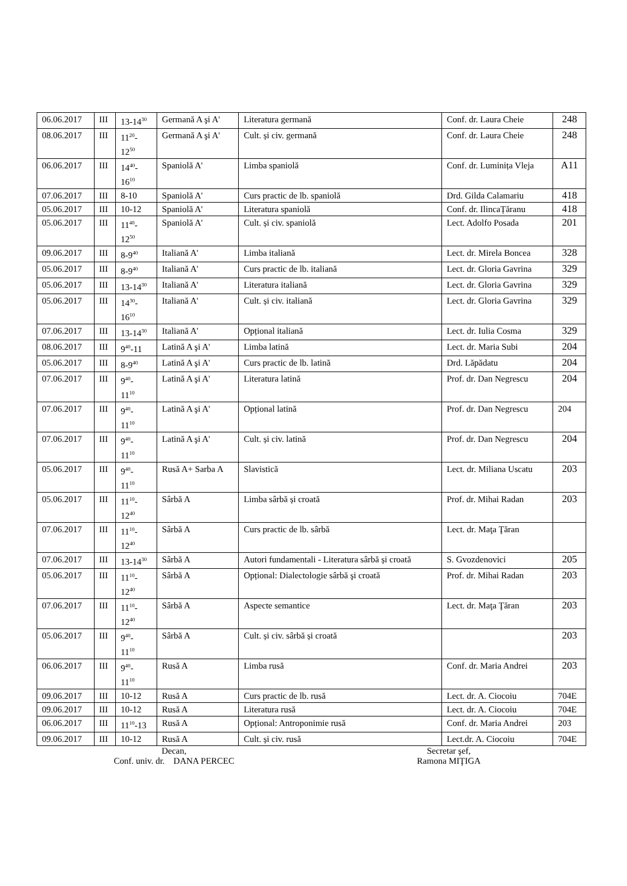| 06.06.2017 | III | 13-14<sup>30</sup> | Germană A şi A' | Literatura germană | Conf. dr. Laura Cheie | 248 |
| 08.06.2017 | III | 11<sup>20</sup>- 12<sup>50</sup> | Germană A şi A' | Cult. și civ. germană | Conf. dr. Laura Cheie | 248 |
| 06.06.2017 | III | 14<sup>40</sup>- 16<sup>10</sup> | Spaniolă A' | Limba spaniolă | Conf. dr. Luminița Vleja | A11 |
| 07.06.2017 | III | 8-10 | Spaniolă A' | Curs practic de lb. spaniolă | Drd. Gilda Calamariu | 418 |
| 05.06.2017 | III | 10-12 | Spaniolă A' | Literatura spaniolă | Conf. dr. IlincaȚăranu | 418 |
| 05.06.2017 | III | 11<sup>40</sup>- 12<sup>50</sup> | Spaniolă A' | Cult. și civ. spaniolă | Lect. Adolfo Posada | 201 |
| 09.06.2017 | III | 8-9<sup>40</sup> | Italiană A' | Limba italiană | Lect. dr. Mirela Boncea | 328 |
| 05.06.2017 | III | 8-9<sup>40</sup> | Italiană A' | Curs practic de lb. italiană | Lect. dr. Gloria Gavrina | 329 |
| 05.06.2017 | III | 13-14<sup>30</sup> | Italiană A' | Literatura italiană | Lect. dr. Gloria Gavrina | 329 |
| 05.06.2017 | III | 14<sup>30</sup>- 16<sup>10</sup> | Italiană A' | Cult. și civ. italiană | Lect. dr. Gloria Gavrina | 329 |
| 07.06.2017 | III | 13-14<sup>30</sup> | Italiană A' | Opțional italiană | Lect. dr. Iulia Cosma | 329 |
| 08.06.2017 | III | 9<sup>40</sup>-11 | Latină A şi A' | Limba latină | Lect. dr. Maria Subi | 204 |
| 05.06.2017 | III | 8-9<sup>40</sup> | Latină A şi A' | Curs practic de lb. latină | Drd. Lăpădatu | 204 |
| 07.06.2017 | III | 9<sup>40</sup>- 11<sup>10</sup> | Latină A şi A' | Literatura latină | Prof. dr. Dan Negrescu | 204 |
| 07.06.2017 | III | 9<sup>40</sup>- 11<sup>10</sup> | Latină A şi A' | Opțional latină | Prof. dr. Dan Negrescu | 204 |
| 07.06.2017 | III | 9<sup>40</sup>- 11<sup>10</sup> | Latină A şi A' | Cult. și civ. latină | Prof. dr. Dan Negrescu | 204 |
| 05.06.2017 | III | 9<sup>40</sup>- 11<sup>10</sup> | Rusă A+ Sarba A | Slavistică | Lect. dr. Miliana Uscatu | 203 |
| 05.06.2017 | III | 11<sup>10</sup>- 12<sup>40</sup> | Sârbă A | Limba sârbă și croată | Prof. dr. Mihai Radan | 203 |
| 07.06.2017 | III | 11<sup>10</sup>- 12<sup>40</sup> | Sârbă A | Curs practic de lb. sârbă | Lect. dr. Maţa Ţăran | |
| 07.06.2017 | III | 13-14<sup>30</sup> | Sârbă A | Autori fundamentali - Literatura sârbă și croată | S. Gvozdenovici | 205 |
| 05.06.2017 | III | 11<sup>10</sup>- 12<sup>40</sup> | Sârbă A | Opțional: Dialectologie sârbă şi croată | Prof. dr. Mihai Radan | 203 |
| 07.06.2017 | III | 11<sup>10</sup>- 12<sup>40</sup> | Sârbă A | Aspecte semantice | Lect. dr. Maţa Ţăran | 203 |
| 05.06.2017 | III | 9<sup>40</sup>- 11<sup>10</sup> | Sârbă A | Cult. și civ. sârbă și croată | | 203 |
| 06.06.2017 | III | 9<sup>40</sup>- 11<sup>10</sup> | Rusă A | Limba rusă | Conf. dr. Maria Andrei | 203 |
| 09.06.2017 | III | 10-12 | Rusă A | Curs practic de lb. rusă | Lect. dr. A. Ciocoiu | 704E |
| 09.06.2017 | III | 10-12 | Rusă A | Literatura rusă | Lect. dr. A. Ciocoiu | 704E |
| 06.06.2017 | III | 11<sup>10</sup>-13 | Rusă A | Opțional: Antroponimie rusă | Conf. dr. Maria Andrei | 203 |
| 09.06.2017 | III | 10-12 | Rusă A | Cult. și civ. rusă | Lect.dr. A. Ciocoiu | 704E |
Decan,
Conf. univ. dr. DANA PERCEC
Secretar şef,
Ramona MIŢIGA